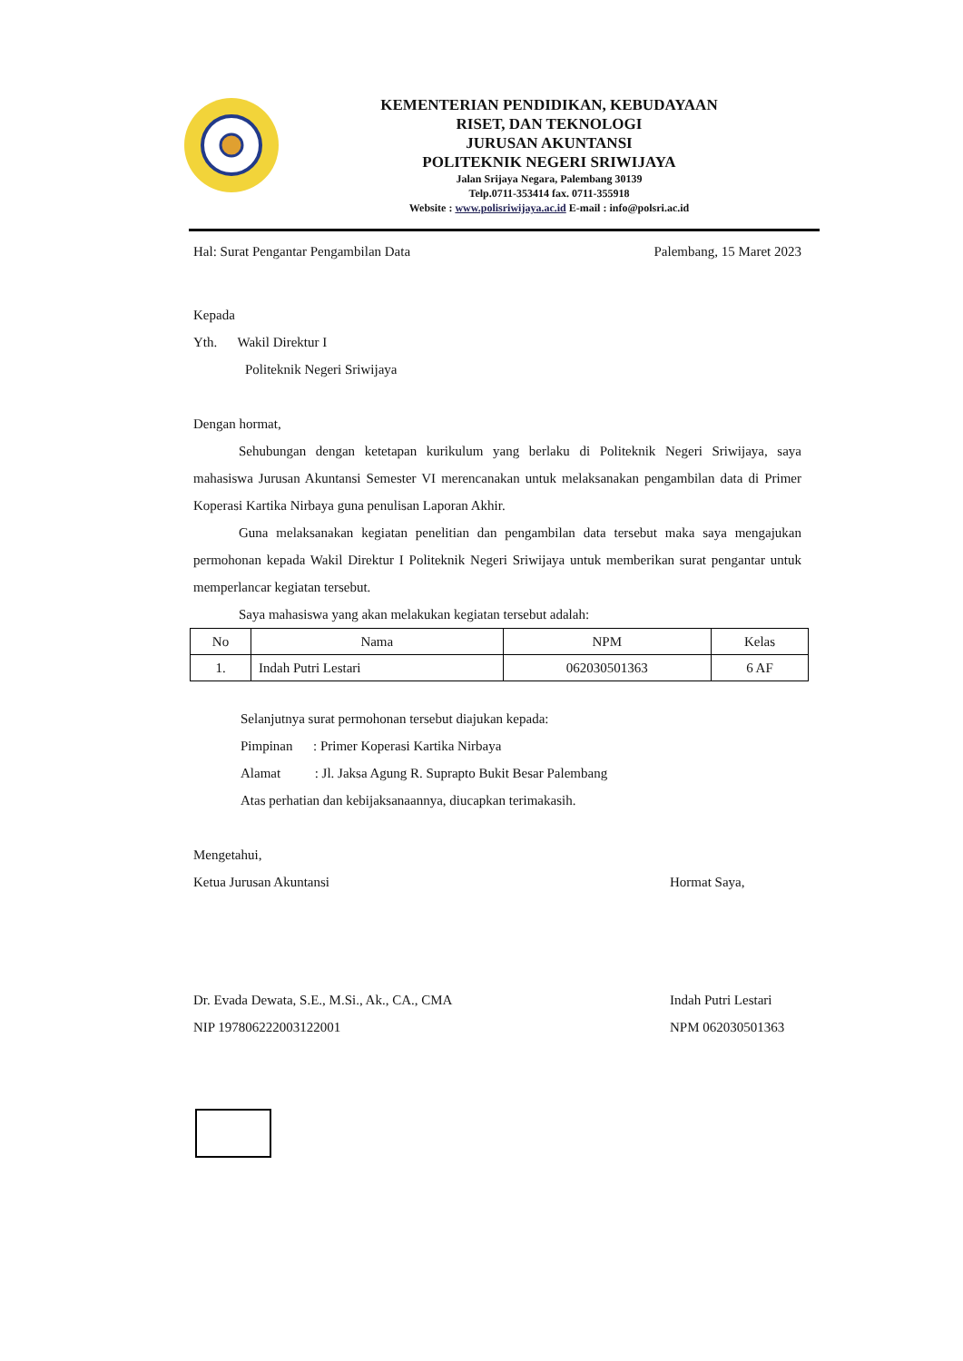KEMENTERIAN PENDIDIKAN, KEBUDAYAAN
RISET, DAN TEKNOLOGI
JURUSAN AKUNTANSI
POLITEKNIK NEGERI SRIWIJAYA
Jalan Srijaya Negara, Palembang 30139
Telp.0711-353414 fax. 0711-355918
Website : www.polisriwijaya.ac.id E-mail : info@polsri.ac.id
Hal: Surat Pengantar Pengambilan Data Palembang, 15 Maret 2023
Kepada
Yth. Wakil Direktur I
Politeknik Negeri Sriwijaya
Dengan hormat,
Sehubungan dengan ketetapan kurikulum yang berlaku di Politeknik Negeri Sriwijaya, saya mahasiswa Jurusan Akuntansi Semester VI merencanakan untuk melaksanakan pengambilan data di Primer Koperasi Kartika Nirbaya guna penulisan Laporan Akhir.
Guna melaksanakan kegiatan penelitian dan pengambilan data tersebut maka saya mengajukan permohonan kepada Wakil Direktur I Politeknik Negeri Sriwijaya untuk memberikan surat pengantar untuk memperlancar kegiatan tersebut.
Saya mahasiswa yang akan melakukan kegiatan tersebut adalah:
| No | Nama | NPM | Kelas |
| --- | --- | --- | --- |
| 1. | Indah Putri Lestari | 062030501363 | 6 AF |
Selanjutnya surat permohonan tersebut diajukan kepada:
Pimpinan : Primer Koperasi Kartika Nirbaya
Alamat : Jl. Jaksa Agung R. Suprapto Bukit Besar Palembang
Atas perhatian dan kebijaksanaannya, diucapkan terimakasih.
Mengetahui,
Ketua Jurusan Akuntansi Hormat Saya,
Dr. Evada Dewata, S.E., M.Si., Ak., CA., CMA Indah Putri Lestari
NIP 197806222003122001 NPM 062030501363